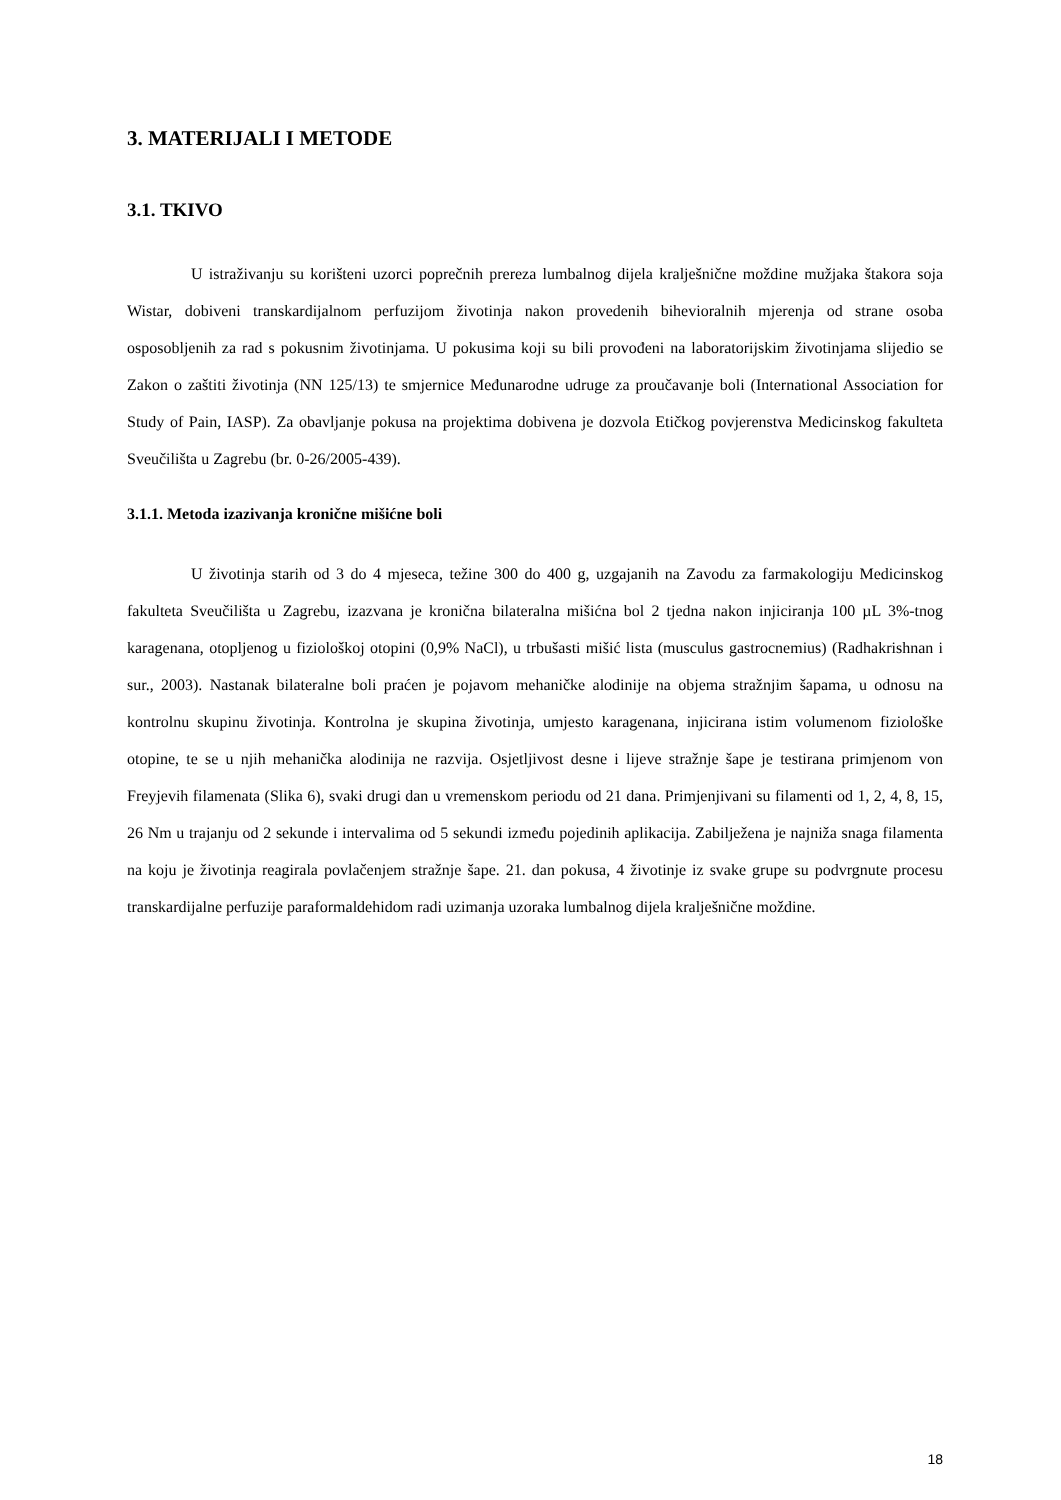3. MATERIJALI I METODE
3.1. TKIVO
U istraživanju su korišteni uzorci poprečnih prereza lumbalnog dijela kralješnične moždine mužjaka štakora soja Wistar, dobiveni transkardijalnom perfuzijom životinja nakon provedenih bihevioralnih mjerenja od strane osoba osposobljenih za rad s pokusnim životinjama. U pokusima koji su bili provođeni na laboratorijskim životinjama slijedio se Zakon o zaštiti životinja (NN 125/13) te smjernice Međunarodne udruge za proučavanje boli (International Association for Study of Pain, IASP). Za obavljanje pokusa na projektima dobivena je dozvola Etičkog povjerenstva Medicinskog fakulteta Sveučilišta u Zagrebu (br. 0-26/2005-439).
3.1.1. Metoda izazivanja kronične mišićne boli
U životinja starih od 3 do 4 mjeseca, težine 300 do 400 g, uzgajanih na Zavodu za farmakologiju Medicinskog fakulteta Sveučilišta u Zagrebu, izazvana je kronična bilateralna mišićna bol 2 tjedna nakon injiciranja 100 µL 3%-tnog karagenana, otopljenog u fiziološkoj otopini (0,9% NaCl), u trbušasti mišić lista (musculus gastrocnemius) (Radhakrishnan i sur., 2003). Nastanak bilateralne boli praćen je pojavom mehaničke alodinije na objema stražnjim šapama, u odnosu na kontrolnu skupinu životinja. Kontrolna je skupina životinja, umjesto karagenana, injicirana istim volumenom fiziološke otopine, te se u njih mehanička alodinija ne razvija. Osjetljivost desne i lijeve stražnje šape je testirana primjenom von Freyjevih filamenata (Slika 6), svaki drugi dan u vremenskom periodu od 21 dana. Primjenjivani su filamenti od 1, 2, 4, 8, 15, 26 Nm u trajanju od 2 sekunde i intervalima od 5 sekundi između pojedinih aplikacija. Zabilježena je najniža snaga filamenta na koju je životinja reagirala povlačenjem stražnje šape. 21. dan pokusa, 4 životinje iz svake grupe su podvrgnute procesu transkardijalne perfuzije paraformaldehidom radi uzimanja uzoraka lumbalnog dijela kralješnične moždine.
18